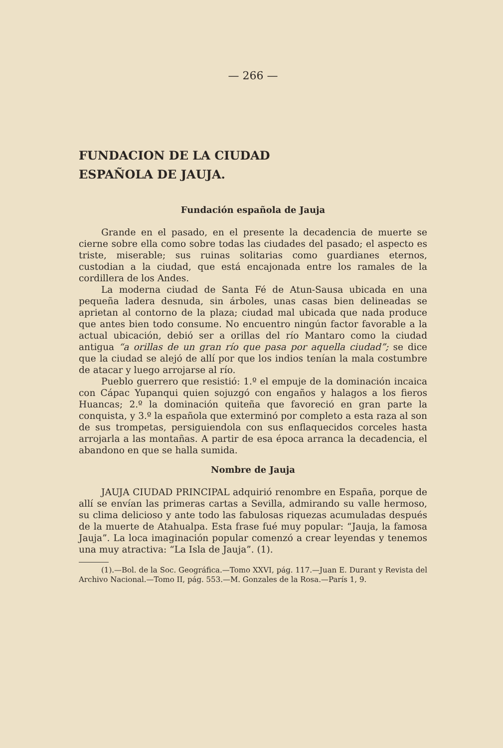— 266 —
FUNDACION DE LA CIUDAD
ESPAÑOLA DE JAUJA.
Fundación española de Jauja
Grande en el pasado, en el presente la decadencia de muerte se cierne sobre ella como sobre todas las ciudades del pasado; el aspecto es triste, miserable; sus ruinas solitarias como guardianes eternos, custodian a la ciudad, que está encajonada entre los ramales de la cordillera de los Andes.
La moderna ciudad de Santa Fé de Atun-Sausa ubicada en una pequeña ladera desnuda, sin árboles, unas casas bien delineadas se aprietan al contorno de la plaza; ciudad mal ubicada que nada produce que antes bien todo consume. No encuentro ningún factor favorable a la actual ubicación, debió ser a orillas del río Mantaro como la ciudad antigua “a orillas de un gran río que pasa por aquella ciudad”; se dice que la ciudad se alejó de allí por que los indios tenían la mala costumbre de atacar y luego arrojarse al río.
Pueblo guerrero que resistió: 1.º el empuje de la dominación incaica con Cápac Yupanqui quien sojuzgó con engaños y halagos a los fieros Huancas; 2.º la dominación quiteña que favoreció en gran parte la conquista, y 3.º la española que exterminó por completo a esta raza al son de sus trompetas, persiguiendola con sus enflaquecidos corceles hasta arrojarla a las montañas. A partir de esa época arranca la decadencia, el abandono en que se halla sumida.
Nombre de Jauja
JAUJA CIUDAD PRINCIPAL adquirió renombre en España, porque de allí se envían las primeras cartas a Sevilla, admirando su valle hermoso, su clima delicioso y ante todo las fabulosas riquezas acumuladas después de la muerte de Atahualpa. Esta frase fué muy popular: “Jauja, la famosa Jauja”. La loca imaginación popular comenzó a crear leyendas y tenemos una muy atractiva: “La Isla de Jauja”. (1).
(1).—Bol. de la Soc. Geográfica.—Tomo XXVI, pág. 117.—Juan E. Durant y Revista del Archivo Nacional.—Tomo II, pág. 553.—M. Gonzales de la Rosa.—París 1, 9.